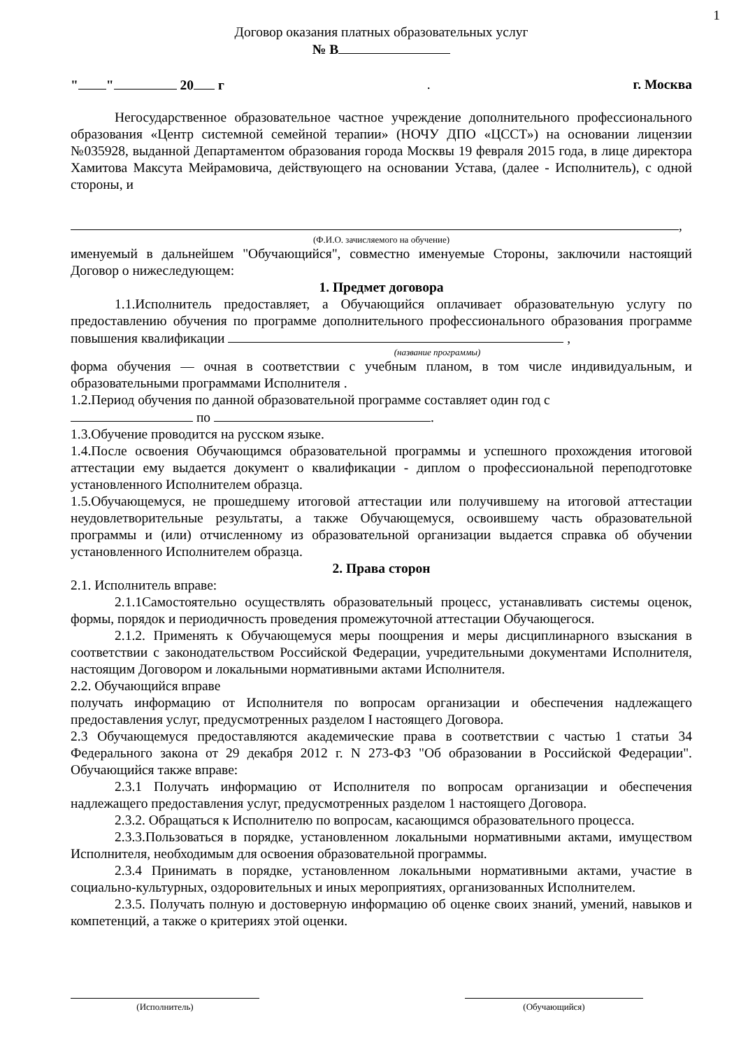1
Договор оказания платных образовательных услуг
№ В
" " 20 г. г. Москва
Негосударственное образовательное частное учреждение дополнительного профессионального образования «Центр системной семейной терапии» (НОЧУ ДПО «ЦССТ») на основании лицензии №035928, выданной Департаментом образования города Москвы 19 февраля 2015 года, в лице директора Хамитова Максута Мейрамовича, действующего на основании Устава, (далее - Исполнитель), с одной стороны, и
,
(Ф.И.О. зачисляемого на обучение)
именуемый в дальнейшем "Обучающийся", совместно именуемые Стороны, заключили настоящий Договор о нижеследующем:
1. Предмет договора
1.1.Исполнитель предоставляет, а Обучающийся оплачивает образовательную услугу по предоставлению обучения по программе дополнительного профессионального образования программе повышения квалификации ,
(название программы)
форма обучения — очная в соответствии с учебным планом, в том числе индивидуальным, и образовательными программами Исполнителя .
1.2.Период обучения по данной образовательной программе составляет один год с
по .
1.3.Обучение проводится на русском языке.
1.4.После освоения Обучающимся образовательной программы и успешного прохождения итоговой аттестации ему выдается документ о квалификации - диплом о профессиональной переподготовке установленного Исполнителем образца.
1.5.Обучающемуся, не прошедшему итоговой аттестации или получившему на итоговой аттестации неудовлетворительные результаты, а также Обучающемуся, освоившему часть образовательной программы и (или) отчисленному из образовательной организации выдается справка об обучении установленного Исполнителем образца.
2. Права сторон
2.1. Исполнитель вправе:
2.1.1Самостоятельно осуществлять образовательный процесс, устанавливать системы оценок, формы, порядок и периодичность проведения промежуточной аттестации Обучающегося.
2.1.2. Применять к Обучающемуся меры поощрения и меры дисциплинарного взыскания в соответствии с законодательством Российской Федерации, учредительными документами Исполнителя, настоящим Договором и локальными нормативными актами Исполнителя.
2.2. Обучающийся вправе
получать информацию от Исполнителя по вопросам организации и обеспечения надлежащего предоставления услуг, предусмотренных разделом I настоящего Договора.
2.3 Обучающемуся предоставляются академические права в соответствии с частью 1 статьи 34 Федерального закона от 29 декабря 2012 г. N 273-ФЗ "Об образовании в Российской Федерации". Обучающийся также вправе:
2.3.1 Получать информацию от Исполнителя по вопросам организации и обеспечения надлежащего предоставления услуг, предусмотренных разделом 1 настоящего Договора.
2.3.2. Обращаться к Исполнителю по вопросам, касающимся образовательного процесса.
2.3.3.Пользоваться в порядке, установленном локальными нормативными актами, имуществом Исполнителя, необходимым для освоения образовательной программы.
2.3.4 Принимать в порядке, установленном локальными нормативными актами, участие в социально-культурных, оздоровительных и иных мероприятиях, организованных Исполнителем.
2.3.5. Получать полную и достоверную информацию об оценке своих знаний, умений, навыков и компетенций, а также о критериях этой оценки.
(Исполнитель) (Обучающийся)